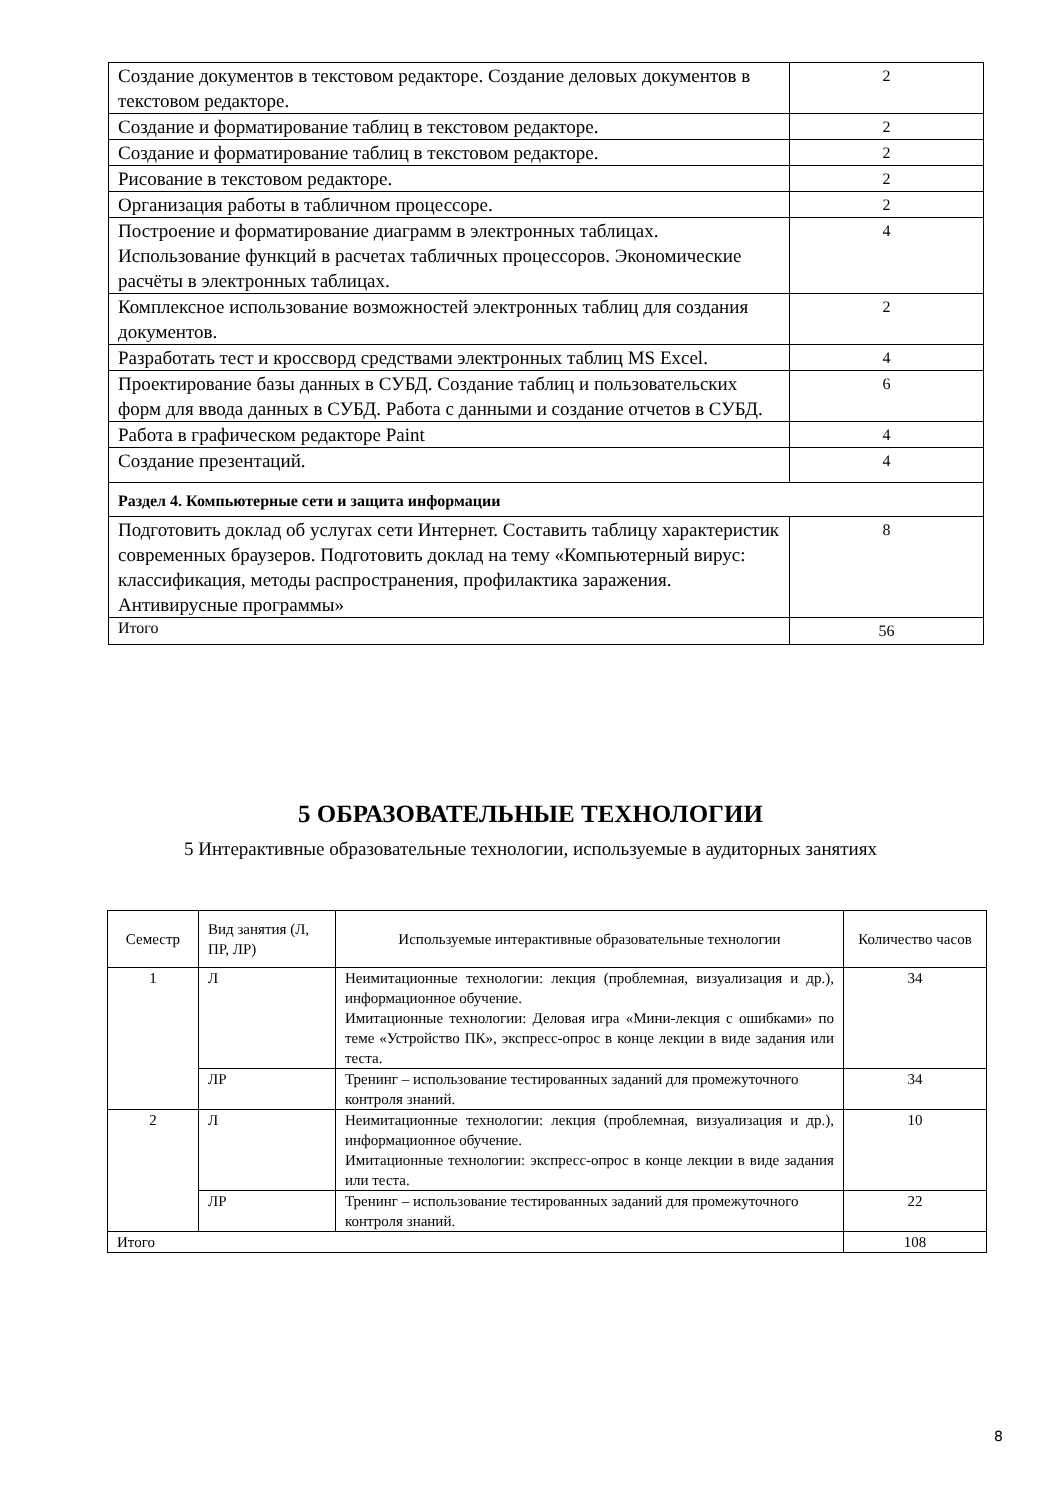| Создание документов в текстовом редакторе. Создание деловых документов в текстовом редакторе. | 2 |
| Создание и форматирование таблиц в текстовом редакторе. | 2 |
| Создание и форматирование таблиц в текстовом редакторе. | 2 |
| Рисование в текстовом редакторе. | 2 |
| Организация работы в табличном процессоре. | 2 |
| Построение и форматирование диаграмм в электронных таблицах. Использование функций в расчетах табличных процессоров. Экономические расчёты в электронных таблицах. | 4 |
| Комплексное использование возможностей электронных таблиц для создания документов. | 2 |
| Разработать тест и кроссворд средствами электронных таблиц MS Excel. | 4 |
| Проектирование базы данных в СУБД. Создание таблиц и пользовательских форм для ввода данных в СУБД. Работа с данными и создание отчетов в СУБД. | 6 |
| Работа в графическом редакторе Paint | 4 |
| Создание презентаций. | 4 |
| Раздел 4. Компьютерные сети и защита информации | |
| Подготовить доклад об услугах сети Интернет. Составить таблицу характеристик современных браузеров. Подготовить доклад на тему «Компьютерный вирус: классификация, методы распространения, профилактика заражения. Антивирусные программы» | 8 |
| Итого | 56 |
5 ОБРАЗОВАТЕЛЬНЫЕ ТЕХНОЛОГИИ
5 Интерактивные образовательные технологии, используемые в аудиторных занятиях
| Семестр | Вид занятия (Л, ПР, ЛР) | Используемые интерактивные образовательные технологии | Количество часов |
| --- | --- | --- | --- |
| 1 | Л | Неимитационные технологии: лекция (проблемная, визуализация и др.), информационное обучение. Имитационные технологии: Деловая игра «Мини-лекция с ошибками» по теме «Устройство ПК», экспресс-опрос в конце лекции в виде задания или теста. | 34 |
| | ЛР | Тренинг – использование тестированных заданий для промежуточного контроля знаний. | 34 |
| 2 | Л | Неимитационные технологии: лекция (проблемная, визуализация и др.), информационное обучение. Имитационные технологии: экспресс-опрос в конце лекции в виде задания или теста. | 10 |
| | ЛР | Тренинг – использование тестированных заданий для промежуточного контроля знаний. | 22 |
| Итого | | | 108 |
8